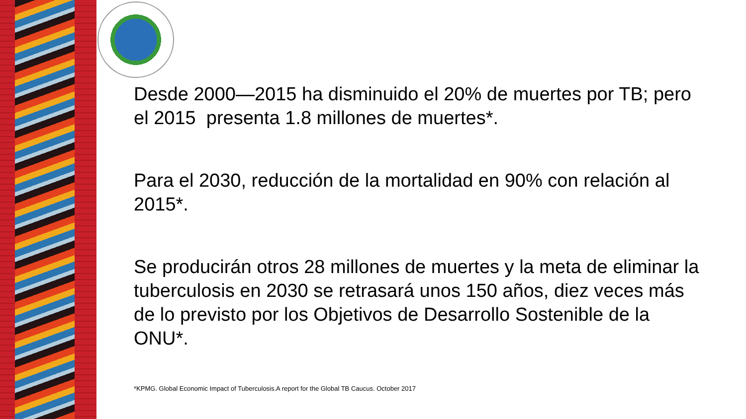Desde 2000—2015 ha disminuido el 20% de muertes por TB; pero el 2015 presenta 1.8 millones de muertes*.
Para el 2030, reducción de la mortalidad en 90% con relación al 2015*.
Se producirán otros 28 millones de muertes y la meta de eliminar la tuberculosis en 2030 se retrasará unos 150 años, diez veces más de lo previsto por los Objetivos de Desarrollo Sostenible de la ONU*.
*KPMG. Global Economic Impact of Tuberculosis.A report for the Global TB Caucus. October 2017